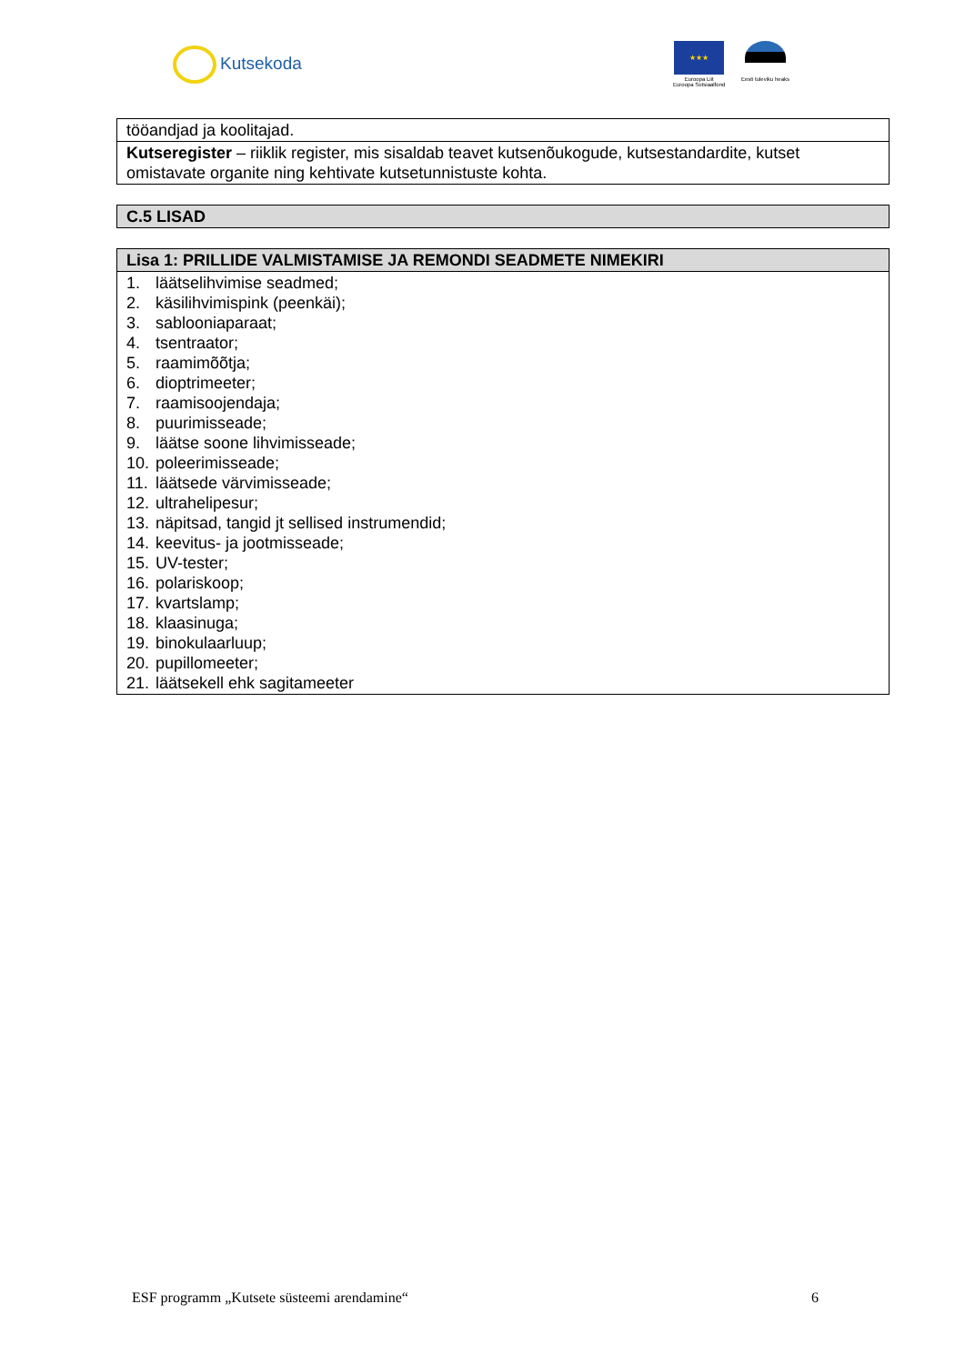Kutsekoda
★★★
Euroopa Liit
Euroopa Sotsiaalfond
Eesti tuleviku heaks
| tööandjad ja koolitajad. |
| Kutseregister – riiklik register, mis sisaldab teavet kutsenõukogude, kutsestandardite, kutset omistavate organite ning kehtivate kutsetunnistuste kohta. |
| C.5 LISAD |
| --- |
| Lisa 1: PRILLIDE VALMISTAMISE JA REMONDI SEADMETE NIMEKIRI |
| --- |
| 1. läätselihvimise seadmed; 2. käsilihvimispink (peenkäi); 3. sablooniaparaat; 4. tsentraator; 5. raamimõõtja; 6. dioptrimeeter; 7. raamisoojendaja; 8. puurimisseade; 9. läätse soone lihvimisseade; 10. poleerimisseade; 11. läätsede värvimisseade; 12. ultrahelipesur; 13. näpitsad, tangid jt sellised instrumendid; 14. keevitus- ja jootmisseade; 15. UV-tester; 16. polariskoop; 17. kvartslamp; 18. klaasinuga; 19. binokulaarluup; 20. pupillomeeter; 21. läätsekell ehk sagitameeter |
ESF programm „Kutsete süsteemi arendamine“6